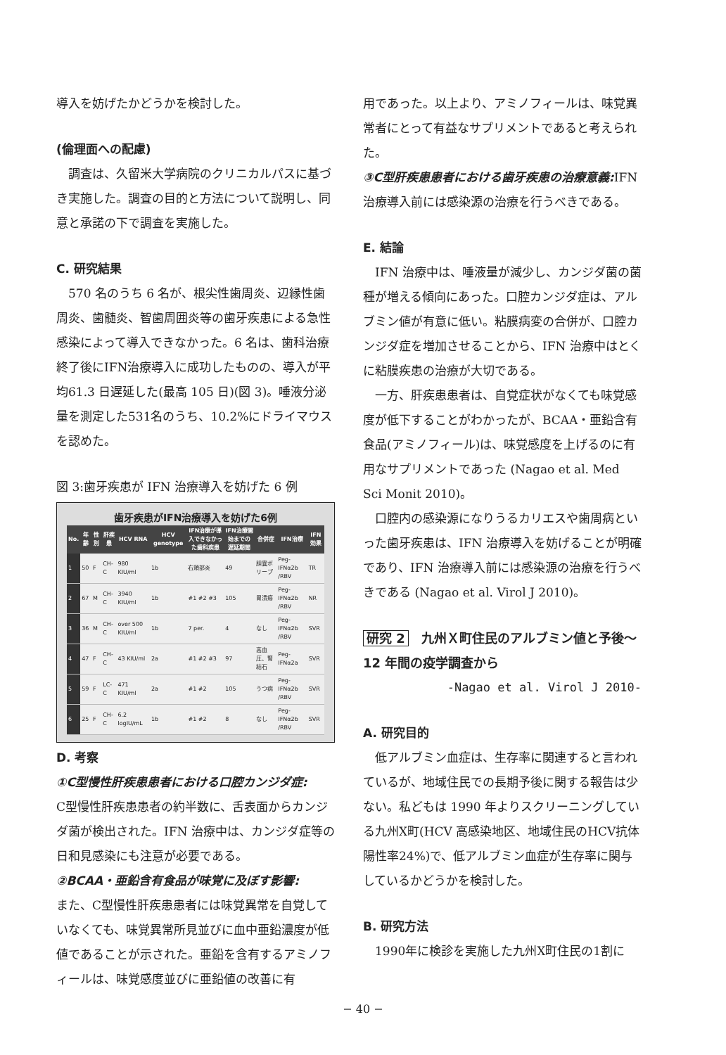導入を妨げたかどうかを検討した。
(倫理面への配慮)
　調査は、久留米大学病院のクリニカルパスに基づき実施した。調査の目的と方法について説明し、同意と承諾の下で調査を実施した。
C. 研究結果
　570 名のうち 6 名が、根尖性歯周炎、辺縁性歯周炎、歯髄炎、智歯周囲炎等の歯牙疾患による急性感染によって導入できなかった。6 名は、歯科治療終了後にIFN治療導入に成功したものの、導入が平均61.3 日遅延した(最高 105 日)(図 3)。唾液分泌量を測定した531名のうち、10.2%にドライマウスを認めた。
図 3:歯牙疾患が IFN 治療導入を妨げた 6 例
歯牙疾患がIFN治療導入を妨げた6例
| No. | 年齢 | 性別 | 肝疾患 | HCV RNA | HCV genotype | IFN治療が導入できなかった歯科疾患 | IFN治療開始までの遅延期間 | 合併症 | IFN治療 | IFN効果 |
| --- | --- | --- | --- | --- | --- | --- | --- | --- | --- | --- |
| 1 | 50 | F | CH-C | 980 KIU/ml | 1b | 右頬部炎 | 49 | 胆嚢ポリープ | Peg-IFNα2b /RBV | TR |
| 2 | 67 | M | CH-C | 3940 KIU/ml | 1b | #1 #2 #3 | 105 | 胃潰瘍 | Peg-IFNα2b /RBV | NR |
| 3 | 36 | M | CH-C | over 500 KIU/ml | 1b | 7 per. | 4 | なし | Peg-IFNα2b /RBV | SVR |
| 4 | 47 | F | CH-C | 43 KIU/ml | 2a | #1 #2 #3 | 97 | 高血圧、腎結石 | Peg-IFNα2a | SVR |
| 5 | 59 | F | LC-C | 471 KIU/ml | 2a | #1 #2 | 105 | うつ病 | Peg-IFNα2b /RBV | SVR |
| 6 | 25 | F | CH-C | 6.2 logIU/mL | 1b | #1 #2 | 8 | なし | Peg-IFNα2b /RBV | SVR |
D. 考察
①C型慢性肝疾患患者における口腔カンジダ症:
C型慢性肝疾患患者の約半数に、舌表面からカンジダ菌が検出された。IFN 治療中は、カンジダ症等の日和見感染にも注意が必要である。
②BCAA・亜鉛含有食品が味覚に及ぼす影響:
また、C型慢性肝疾患患者には味覚異常を自覚していなくても、味覚異常所見並びに血中亜鉛濃度が低値であることが示された。亜鉛を含有するアミノフィールは、味覚感度並びに亜鉛値の改善に有
用であった。以上より、アミノフィールは、味覚異常者にとって有益なサプリメントであると考えられた。
③C型肝疾患患者における歯牙疾患の治療意義: IFN 治療導入前には感染源の治療を行うべきである。
E. 結論
　IFN 治療中は、唾液量が減少し、カンジダ菌の菌種が増える傾向にあった。口腔カンジダ症は、アルブミン値が有意に低い。粘膜病変の合併が、口腔カンジダ症を増加させることから、IFN 治療中はとくに粘膜疾患の治療が大切である。
　一方、肝疾患患者は、自覚症状がなくても味覚感度が低下することがわかったが、BCAA・亜鉛含有食品(アミノフィール)は、味覚感度を上げるのに有用なサプリメントであった (Nagao et al. Med Sci Monit 2010)。
　口腔内の感染源になりうるカリエスや歯周病といった歯牙疾患は、IFN 治療導入を妨げることが明確であり、IFN 治療導入前には感染源の治療を行うべきである (Nagao et al. Virol J 2010)。
研究 2　九州Ｘ町住民のアルブミン値と予後〜12 年間の疫学調査から
-Nagao et al. Virol J 2010-
A. 研究目的
　低アルブミン血症は、生存率に関連すると言われているが、地域住民での長期予後に関する報告は少ない。私どもは 1990 年よりスクリーニングしている九州X町(HCV 高感染地区、地域住民のHCV抗体陽性率24%)で、低アルブミン血症が生存率に関与しているかどうかを検討した。
B. 研究方法
　1990年に検診を実施した九州X町住民の1割に
− 40 −